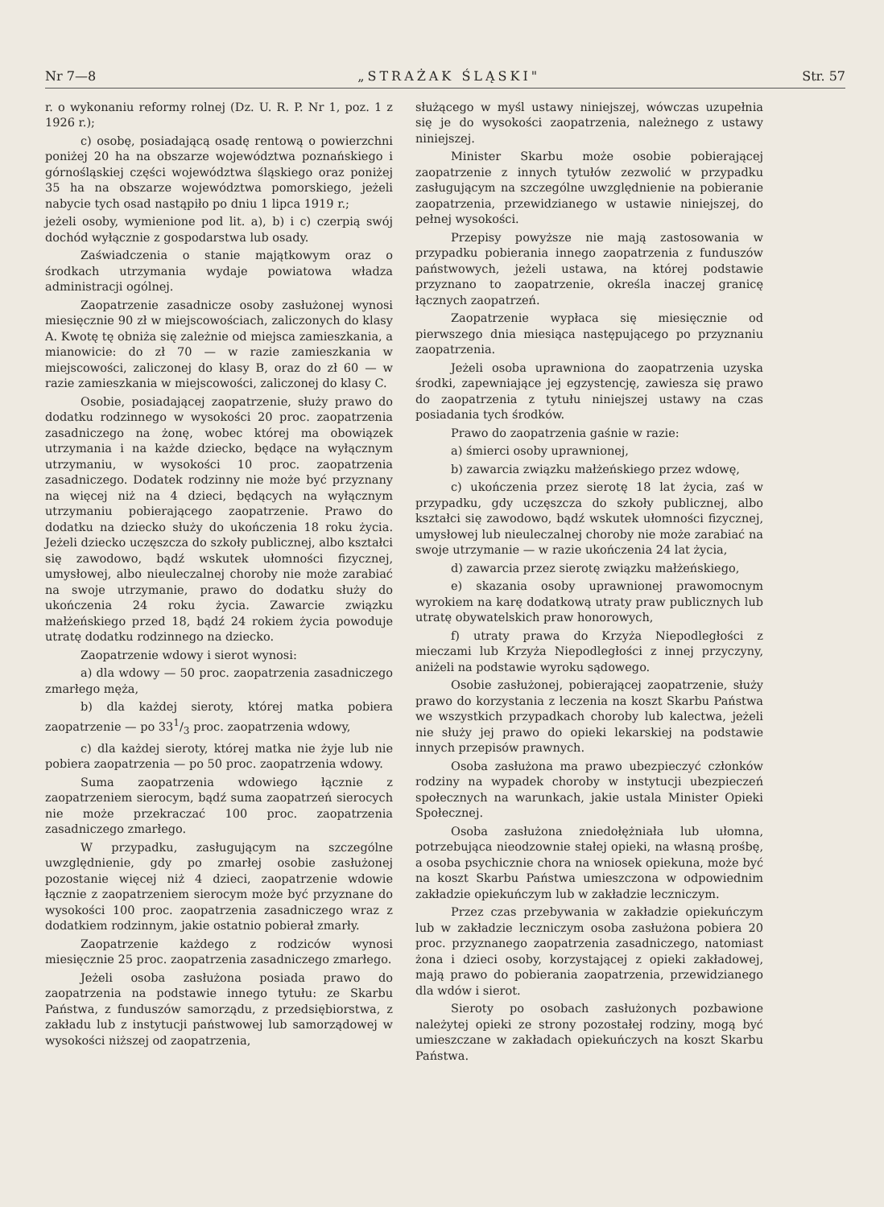Nr 7—8 „STRAŻAK ŚLĄSKI" Str. 57
r. o wykonaniu reformy rolnej (Dz. U. R. P. Nr 1, poz. 1 z 1926 r.);
c) osobę, posiadającą osadę rentową o powierzchni poniżej 20 ha na obszarze województwa poznańskiego i górnośląskiej części województwa śląskiego oraz poniżej 35 ha na obszarze województwa pomorskiego, jeżeli nabycie tych osad nastąpiło po dniu 1 lipca 1919 r.;
jeżeli osoby, wymienione pod lit. a), b) i c) czerpią swój dochód wyłącznie z gospodarstwa lub osady.
Zaświadczenia o stanie majątkowym oraz o środkach utrzymania wydaje powiatowa władza administracji ogólnej.
Zaopatrzenie zasadnicze osoby zasłużonej wynosi miesięcznie 90 zł w miejscowościach, zaliczonych do klasy A. Kwotę tę obniża się zależnie od miejsca zamieszkania, a mianowicie: do zł 70 — w razie zamieszkania w miejscowości, zaliczonej do klasy B, oraz do zł 60 — w razie zamieszkania w miejscowości, zaliczonej do klasy C.
Osobie, posiadającej zaopatrzenie, służy prawo do dodatku rodzinnego w wysokości 20 proc. zaopatrzenia zasadniczego na żonę, wobec której ma obowiązek utrzymania i na każde dziecko, będące na wyłącznym utrzymaniu, w wysokości 10 proc. zaopatrzenia zasadniczego. Dodatek rodzinny nie może być przyznany na więcej niż na 4 dzieci, będących na wyłącznym utrzymaniu pobierającego zaopatrzenie. Prawo do dodatku na dziecko służy do ukończenia 18 roku życia. Jeżeli dziecko uczęszcza do szkoły publicznej, albo kształci się zawodowo, bądź wskutek ułomności fizycznej, umysłowej, albo nieuleczalnej choroby nie może zarabiać na swoje utrzymanie, prawo do dodatku służy do ukończenia 24 roku życia. Zawarcie związku małżeńskiego przed 18, bądź 24 rokiem życia powoduje utratę dodatku rodzinnego na dziecko.
Zaopatrzenie wdowy i sierot wynosi:
a) dla wdowy — 50 proc. zaopatrzenia zasadniczego zmarłego męża,
b) dla każdej sieroty, której matka pobiera zaopatrzenie — po 331/3 proc. zaopatrzenia wdowy,
c) dla każdej sieroty, której matka nie żyje lub nie pobiera zaopatrzenia — po 50 proc. zaopatrzenia wdowy.
Suma zaopatrzenia wdowiego łącznie z zaopatrzeniem sierocym, bądź suma zaopatrzeń sierocych nie może przekraczać 100 proc. zaopatrzenia zasadniczego zmarłego.
W przypadku, zasługującym na szczególne uwzględnienie, gdy po zmarłej osobie zasłużonej pozostanie więcej niż 4 dzieci, zaopatrzenie wdowie łącznie z zaopatrzeniem sierocym może być przyznane do wysokości 100 proc. zaopatrzenia zasadniczego wraz z dodatkiem rodzinnym, jakie ostatnio pobierał zmarły.
Zaopatrzenie każdego z rodziców wynosi miesięcznie 25 proc. zaopatrzenia zasadniczego zmarłego.
Jeżeli osoba zasłużona posiada prawo do zaopatrzenia na podstawie innego tytułu: ze Skarbu Państwa, z funduszów samorządu, z przedsiębiorstwa, z zakładu lub z instytucji państwowej lub samorządowej w wysokości niższej od zaopatrzenia,
służącego w myśl ustawy niniejszej, wówczas uzupełnia się je do wysokości zaopatrzenia, należnego z ustawy niniejszej.
Minister Skarbu może osobie pobierającej zaopatrzenie z innych tytułów zezwolić w przypadku zasługującym na szczególne uwzględnienie na pobieranie zaopatrzenia, przewidzianego w ustawie niniejszej, do pełnej wysokości.
Przepisy powyższe nie mają zastosowania w przypadku pobierania innego zaopatrzenia z funduszów państwowych, jeżeli ustawa, na której podstawie przyznano to zaopatrzenie, określa inaczej granicę łącznych zaopatrzeń.
Zaopatrzenie wypłaca się miesięcznie od pierwszego dnia miesiąca następującego po przyznaniu zaopatrzenia.
Jeżeli osoba uprawniona do zaopatrzenia uzyska środki, zapewniające jej egzystencję, zawiesza się prawo do zaopatrzenia z tytułu niniejszej ustawy na czas posiadania tych środków.
Prawo do zaopatrzenia gaśnie w razie:
a) śmierci osoby uprawnionej,
b) zawarcia związku małżeńskiego przez wdowę,
c) ukończenia przez sierotę 18 lat życia, zaś w przypadku, gdy uczęszcza do szkoły publicznej, albo kształci się zawodowo, bądź wskutek ułomności fizycznej, umysłowej lub nieuleczalnej choroby nie może zarabiać na swoje utrzymanie — w razie ukończenia 24 lat życia,
d) zawarcia przez sierotę związku małżeńskiego,
e) skazania osoby uprawnionej prawomocnym wyrokiem na karę dodatkową utraty praw publicznych lub utratę obywatelskich praw honorowych,
f) utraty prawa do Krzyża Niepodległości z mieczami lub Krzyża Niepodległości z innej przyczyny, aniżeli na podstawie wyroku sądowego.
Osobie zasłużonej, pobierającej zaopatrzenie, służy prawo do korzystania z leczenia na koszt Skarbu Państwa we wszystkich przypadkach choroby lub kalectwa, jeżeli nie służy jej prawo do opieki lekarskiej na podstawie innych przepisów prawnych.
Osoba zasłużona ma prawo ubezpieczyć członków rodziny na wypadek choroby w instytucji ubezpieczeń społecznych na warunkach, jakie ustala Minister Opieki Społecznej.
Osoba zasłużona zniedołężniała lub ułomna, potrzebująca nieodzownie stałej opieki, na własną prośbę, a osoba psychicznie chora na wniosek opiekuna, może być na koszt Skarbu Państwa umieszczona w odpowiednim zakładzie opiekuńczym lub w zakładzie leczniczym.
Przez czas przebywania w zakładzie opiekuńczym lub w zakładzie leczniczym osoba zasłużona pobiera 20 proc. przyznanego zaopatrzenia zasadniczego, natomiast żona i dzieci osoby, korzystającej z opieki zakładowej, mają prawo do pobierania zaopatrzenia, przewidzianego dla wdów i sierot.
Sieroty po osobach zasłużonych pozbawione należytej opieki ze strony pozostałej rodziny, mogą być umieszczane w zakładach opiekuńczych na koszt Skarbu Państwa.